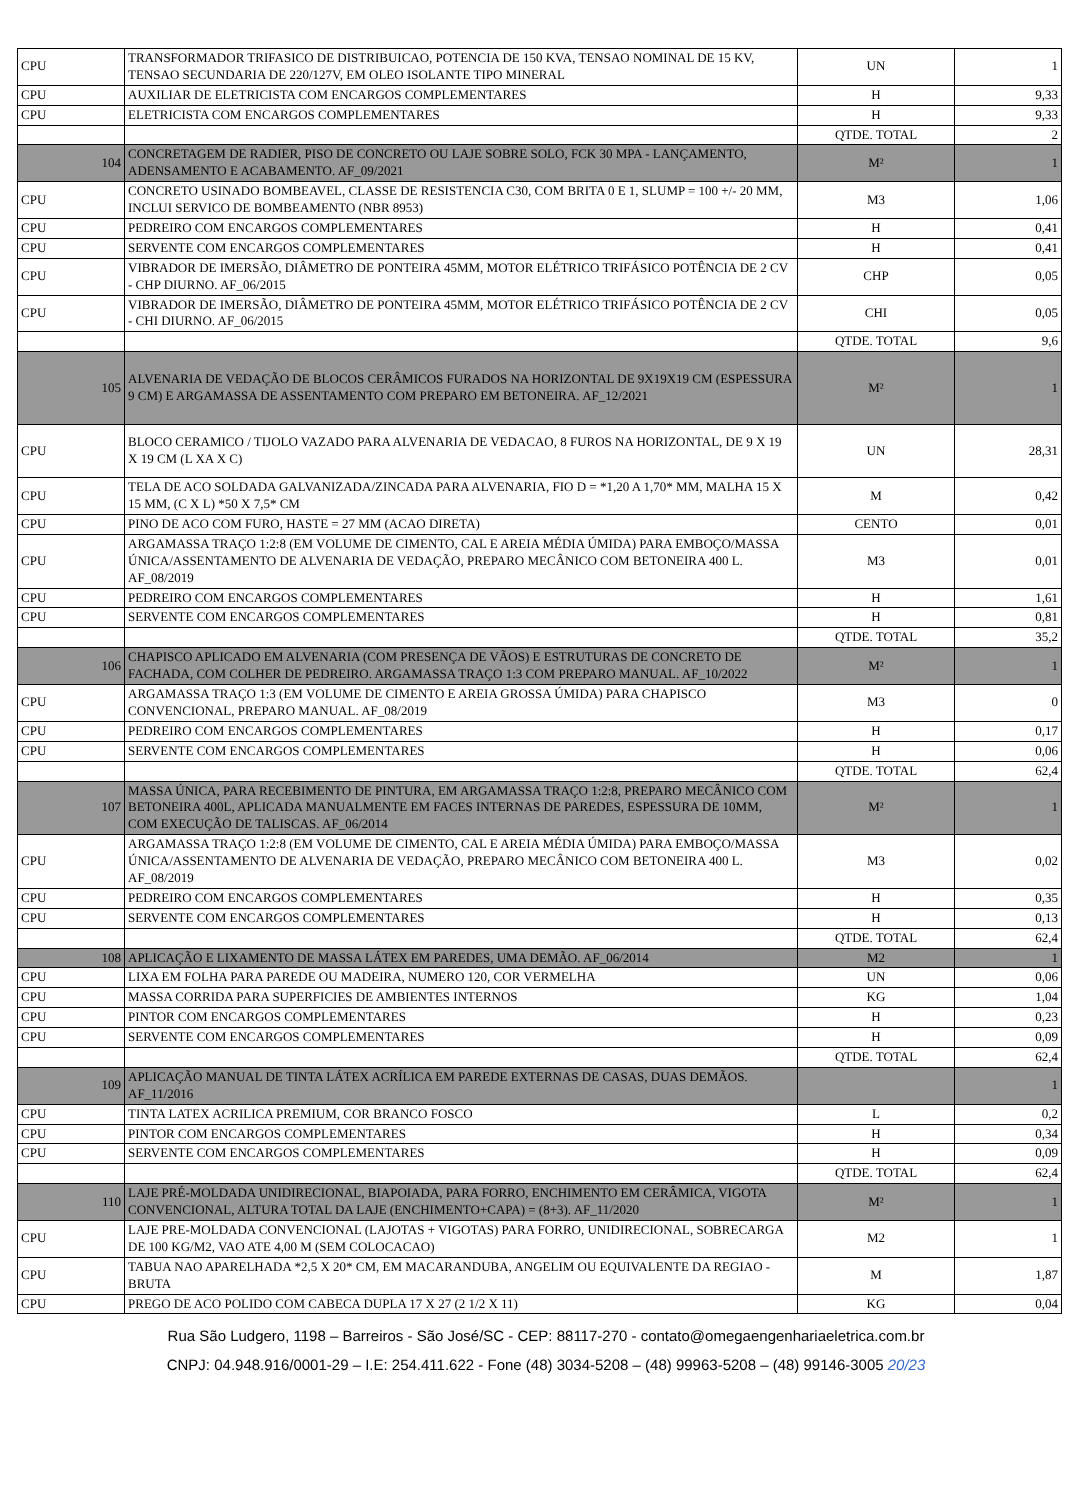| CPU | TRANSFORMADOR TRIFASICO DE DISTRIBUICAO, POTENCIA DE 150 KVA, TENSAO NOMINAL DE 15 KV, TENSAO SECUNDARIA DE 220/127V, EM OLEO ISOLANTE TIPO MINERAL | UN | 1 |
| CPU | AUXILIAR DE ELETRICISTA COM ENCARGOS COMPLEMENTARES | H | 9,33 |
| CPU | ELETRICISTA COM ENCARGOS COMPLEMENTARES | H | 9,33 |
| | | QTDE. TOTAL | 2 |
| 104 | CONCRETAGEM DE RADIER, PISO DE CONCRETO OU LAJE SOBRE SOLO, FCK 30 MPA - LANÇAMENTO, ADENSAMENTO E ACABAMENTO. AF_09/2021 | M² | 1 |
| CPU | CONCRETO USINADO BOMBEAVEL, CLASSE DE RESISTENCIA C30, COM BRITA 0 E 1, SLUMP = 100 +/- 20 MM, INCLUI SERVICO DE BOMBEAMENTO (NBR 8953) | M3 | 1,06 |
| CPU | PEDREIRO COM ENCARGOS COMPLEMENTARES | H | 0,41 |
| CPU | SERVENTE COM ENCARGOS COMPLEMENTARES | H | 0,41 |
| CPU | VIBRADOR DE IMERSÃO, DIÂMETRO DE PONTEIRA 45MM, MOTOR ELÉTRICO TRIFÁSICO POTÊNCIA DE 2 CV - CHP DIURNO. AF_06/2015 | CHP | 0,05 |
| CPU | VIBRADOR DE IMERSÃO, DIÂMETRO DE PONTEIRA 45MM, MOTOR ELÉTRICO TRIFÁSICO POTÊNCIA DE 2 CV - CHI DIURNO. AF_06/2015 | CHI | 0,05 |
| | | QTDE. TOTAL | 9,6 |
| 105 | ALVENARIA DE VEDAÇÃO DE BLOCOS CERÂMICOS FURADOS NA HORIZONTAL DE 9X19X19 CM (ESPESSURA 9 CM) E ARGAMASSA DE ASSENTAMENTO COM PREPARO EM BETONEIRA. AF_12/2021 | M² | 1 |
| CPU | BLOCO CERAMICO / TIJOLO VAZADO PARA ALVENARIA DE VEDACAO, 8 FUROS NA HORIZONTAL, DE 9 X 19 X 19 CM (L XA X C) | UN | 28,31 |
| CPU | TELA DE ACO SOLDADA GALVANIZADA/ZINCADA PARA ALVENARIA, FIO D = *1,20 A 1,70* MM, MALHA 15 X 15 MM, (C X L) *50 X 7,5* CM | M | 0,42 |
| CPU | PINO DE ACO COM FURO, HASTE = 27 MM (ACAO DIRETA) | CENTO | 0,01 |
| CPU | ARGAMASSA TRAÇO 1:2:8 (EM VOLUME DE CIMENTO, CAL E AREIA MÉDIA ÚMIDA) PARA EMBOÇO/MASSA ÚNICA/ASSENTAMENTO DE ALVENARIA DE VEDAÇÃO, PREPARO MECÂNICO COM BETONEIRA 400 L. AF_08/2019 | M3 | 0,01 |
| CPU | PEDREIRO COM ENCARGOS COMPLEMENTARES | H | 1,61 |
| CPU | SERVENTE COM ENCARGOS COMPLEMENTARES | H | 0,81 |
| | | QTDE. TOTAL | 35,2 |
| 106 | CHAPISCO APLICADO EM ALVENARIA (COM PRESENÇA DE VÃOS) E ESTRUTURAS DE CONCRETO DE FACHADA, COM COLHER DE PEDREIRO. ARGAMASSA TRAÇO 1:3 COM PREPARO MANUAL. AF_10/2022 | M² | 1 |
| CPU | ARGAMASSA TRAÇO 1:3 (EM VOLUME DE CIMENTO E AREIA GROSSA ÚMIDA) PARA CHAPISCO CONVENCIONAL, PREPARO MANUAL. AF_08/2019 | M3 | 0 |
| CPU | PEDREIRO COM ENCARGOS COMPLEMENTARES | H | 0,17 |
| CPU | SERVENTE COM ENCARGOS COMPLEMENTARES | H | 0,06 |
| | | QTDE. TOTAL | 62,4 |
| 107 | MASSA ÚNICA, PARA RECEBIMENTO DE PINTURA, EM ARGAMASSA TRAÇO 1:2:8, PREPARO MECÂNICO COM BETONEIRA 400L, APLICADA MANUALMENTE EM FACES INTERNAS DE PAREDES, ESPESSURA DE 10MM, COM EXECUÇÃO DE TALISCAS. AF_06/2014 | M² | 1 |
| CPU | ARGAMASSA TRAÇO 1:2:8 (EM VOLUME DE CIMENTO, CAL E AREIA MÉDIA ÚMIDA) PARA EMBOÇO/MASSA ÚNICA/ASSENTAMENTO DE ALVENARIA DE VEDAÇÃO, PREPARO MECÂNICO COM BETONEIRA 400 L. AF_08/2019 | M3 | 0,02 |
| CPU | PEDREIRO COM ENCARGOS COMPLEMENTARES | H | 0,35 |
| CPU | SERVENTE COM ENCARGOS COMPLEMENTARES | H | 0,13 |
| | | QTDE. TOTAL | 62,4 |
| 108 | APLICAÇÃO E LIXAMENTO DE MASSA LÁTEX EM PAREDES, UMA DEMÃO. AF_06/2014 | M2 | 1 |
| CPU | LIXA EM FOLHA PARA PAREDE OU MADEIRA, NUMERO 120, COR VERMELHA | UN | 0,06 |
| CPU | MASSA CORRIDA PARA SUPERFICIES DE AMBIENTES INTERNOS | KG | 1,04 |
| CPU | PINTOR COM ENCARGOS COMPLEMENTARES | H | 0,23 |
| CPU | SERVENTE COM ENCARGOS COMPLEMENTARES | H | 0,09 |
| | | QTDE. TOTAL | 62,4 |
| 109 | APLICAÇÃO MANUAL DE TINTA LÁTEX ACRÍLICA EM PAREDE EXTERNAS DE CASAS, DUAS DEMÃOS. AF_11/2016 | | 1 |
| CPU | TINTA LATEX ACRILICA PREMIUM, COR BRANCO FOSCO | L | 0,2 |
| CPU | PINTOR COM ENCARGOS COMPLEMENTARES | H | 0,34 |
| CPU | SERVENTE COM ENCARGOS COMPLEMENTARES | H | 0,09 |
| | | QTDE. TOTAL | 62,4 |
| 110 | LAJE PRÉ-MOLDADA UNIDIRECIONAL, BIAPOIADA, PARA FORRO, ENCHIMENTO EM CERÂMICA, VIGOTA CONVENCIONAL, ALTURA TOTAL DA LAJE (ENCHIMENTO+CAPA) = (8+3). AF_11/2020 | M² | 1 |
| CPU | LAJE PRE-MOLDADA CONVENCIONAL (LAJOTAS + VIGOTAS) PARA FORRO, UNIDIRECIONAL, SOBRECARGA DE 100 KG/M2, VAO ATE 4,00 M (SEM COLOCACAO) | M2 | 1 |
| CPU | TABUA NAO APARELHADA *2,5 X 20* CM, EM MACARANDUBA, ANGELIM OU EQUIVALENTE DA REGIAO - BRUTA | M | 1,87 |
| CPU | PREGO DE ACO POLIDO COM CABECA DUPLA 17 X 27 (2 1/2 X 11) | KG | 0,04 |
Rua São Ludgero, 1198 – Barreiros - São José/SC - CEP: 88117-270 - contato@omegaengenhariaeletrica.com.br
CNPJ: 04.948.916/0001-29 – I.E: 254.411.622 - Fone (48) 3034-5208 – (48) 99963-5208 – (48) 99146-3005 20/23